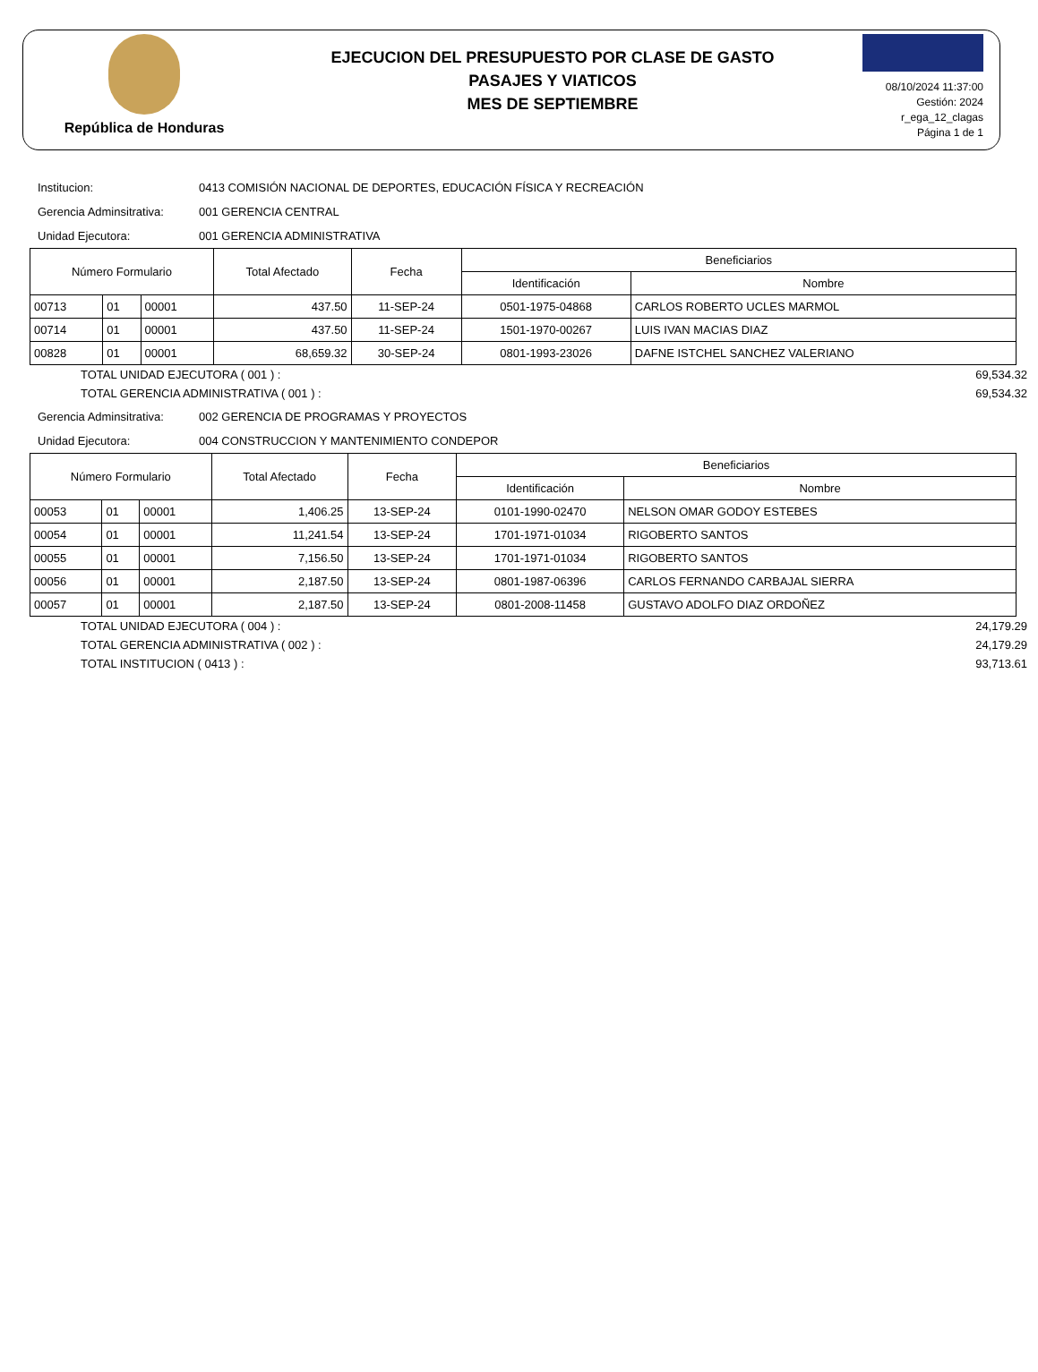República de Honduras
EJECUCION DEL PRESUPUESTO POR CLASE DE GASTO
PASAJES Y VIATICOS
MES DE SEPTIEMBRE
08/10/2024 11:37:00
Gestión: 2024
r_ega_12_clagas
Página 1 de 1
Institucion: 0413 COMISIÓN NACIONAL DE DEPORTES, EDUCACIÓN FÍSICA Y RECREACIÓN
Gerencia Adminsitrativa: 001 GERENCIA CENTRAL
Unidad Ejecutora: 001 GERENCIA ADMINISTRATIVA
| Número Formulario | | | Total Afectado | Fecha | Beneficiarios | |
| --- | --- | --- | --- | --- | --- | --- |
| | | | | | Identificación | Nombre |
| 00713 | 01 | 00001 | 437.50 | 11-SEP-24 | 0501-1975-04868 | CARLOS ROBERTO UCLES MARMOL |
| 00714 | 01 | 00001 | 437.50 | 11-SEP-24 | 1501-1970-00267 | LUIS IVAN MACIAS DIAZ |
| 00828 | 01 | 00001 | 68,659.32 | 30-SEP-24 | 0801-1993-23026 | DAFNE ISTCHEL SANCHEZ VALERIANO |
TOTAL UNIDAD EJECUTORA ( 001 ) : 69,534.32
TOTAL GERENCIA ADMINISTRATIVA ( 001 ) : 69,534.32
Gerencia Adminsitrativa: 002 GERENCIA DE PROGRAMAS Y PROYECTOS
Unidad Ejecutora: 004 CONSTRUCCION Y MANTENIMIENTO CONDEPOR
| Número Formulario | | | Total Afectado | Fecha | Beneficiarios | |
| --- | --- | --- | --- | --- | --- | --- |
| | | | | | Identificación | Nombre |
| 00053 | 01 | 00001 | 1,406.25 | 13-SEP-24 | 0101-1990-02470 | NELSON OMAR GODOY ESTEBES |
| 00054 | 01 | 00001 | 11,241.54 | 13-SEP-24 | 1701-1971-01034 | RIGOBERTO SANTOS |
| 00055 | 01 | 00001 | 7,156.50 | 13-SEP-24 | 1701-1971-01034 | RIGOBERTO SANTOS |
| 00056 | 01 | 00001 | 2,187.50 | 13-SEP-24 | 0801-1987-06396 | CARLOS FERNANDO CARBAJAL SIERRA |
| 00057 | 01 | 00001 | 2,187.50 | 13-SEP-24 | 0801-2008-11458 | GUSTAVO ADOLFO DIAZ ORDOÑEZ |
TOTAL UNIDAD EJECUTORA ( 004 ) : 24,179.29
TOTAL GERENCIA ADMINISTRATIVA ( 002 ) : 24,179.29
TOTAL INSTITUCION ( 0413 ) : 93,713.61